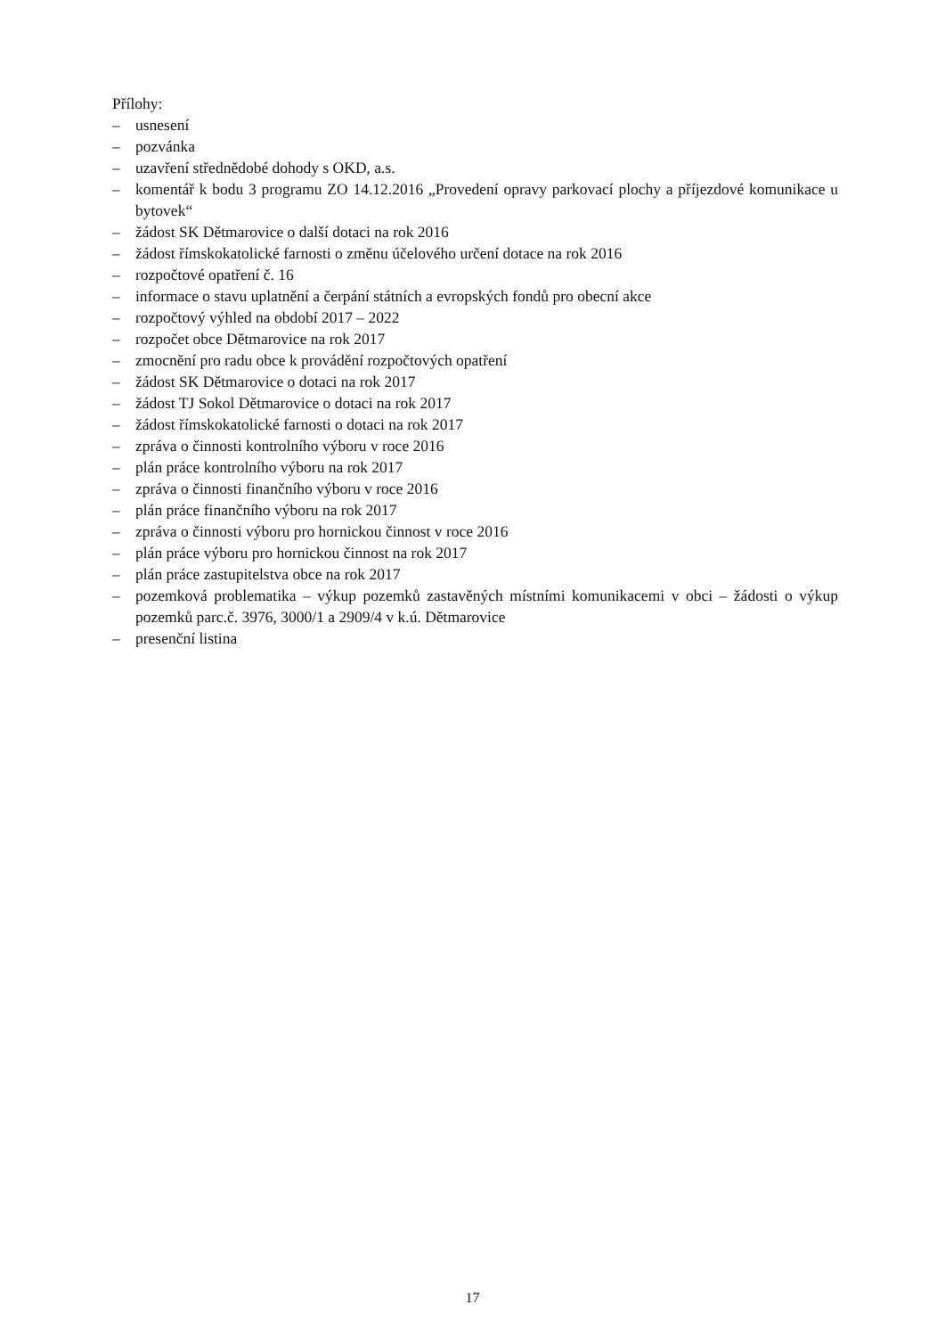Přílohy:
– usnesení
– pozvánka
– uzavření střednědobé dohody s OKD, a.s.
– komentář k bodu 3 programu ZO 14.12.2016 „Provedení opravy parkovací plochy a příjezdové komunikace u bytovek“
– žádost SK Dětmarovice o další dotaci na rok 2016
– žádost římskokatolické farnosti o změnu účelového určení dotace na rok 2016
– rozpočtové opatření č. 16
– informace o stavu uplatnění a čerpání státních a evropských fondů pro obecní akce
– rozpočtový výhled na období 2017 – 2022
– rozpočet obce Dětmarovice na rok 2017
– zmocnění pro radu obce k provádění rozpočtových opatření
– žádost SK Dětmarovice o dotaci na rok 2017
– žádost TJ Sokol Dětmarovice o dotaci na rok 2017
– žádost římskokatolické farnosti o dotaci na rok 2017
– zpráva o činnosti kontrolního výboru v roce 2016
– plán práce kontrolního výboru na rok 2017
– zpráva o činnosti finančního výboru v roce 2016
– plán práce finančního výboru na rok 2017
– zpráva o činnosti výboru pro hornickou činnost v roce 2016
– plán práce výboru pro hornickou činnost na rok 2017
– plán práce zastupitelstva obce na rok 2017
– pozemková problematika – výkup pozemků zastavěných místními komunikacemi v obci – žádosti o výkup pozemků parc.č. 3976, 3000/1 a 2909/4 v k.ú. Dětmarovice
– presenční listina
17